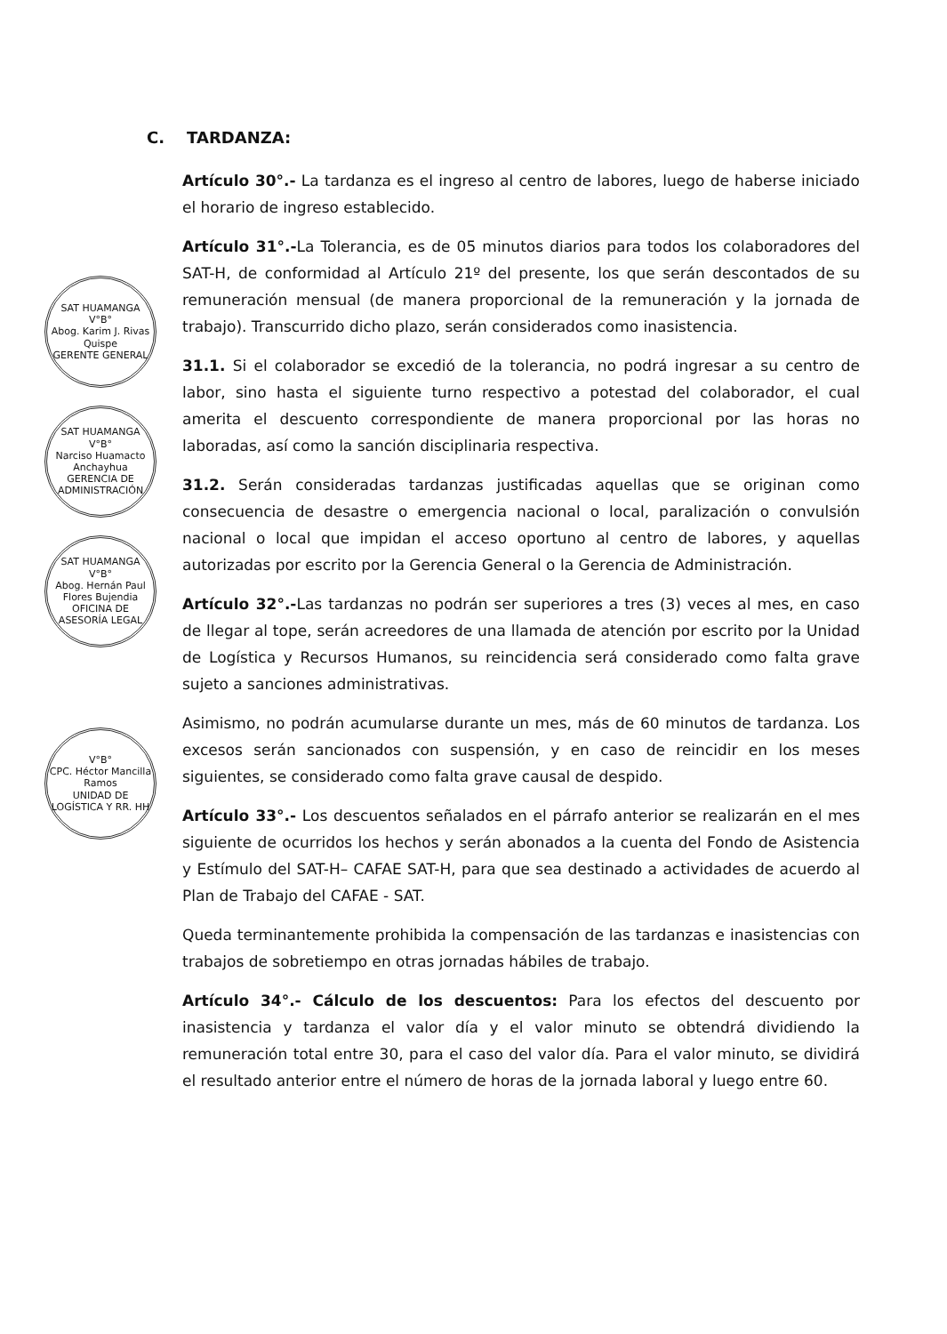SAT HUAMANGA
V°B°
Abog. Karim J. Rivas Quispe
GERENTE GENERAL
SAT HUAMANGA
V°B°
Narciso Huamacto Anchayhua
GERENCIA DE ADMINISTRACIÓN
SAT HUAMANGA
V°B°
Abog. Hernán Paul Flores Bujendia
OFICINA DE ASESORÍA LEGAL
V°B°
CPC. Héctor Mancilla Ramos
UNIDAD DE LOGÍSTICA Y RR. HH
C. TARDANZA:
Artículo 30°.- La tardanza es el ingreso al centro de labores, luego de haberse iniciado el horario de ingreso establecido.
Artículo 31°.-La Tolerancia, es de 05 minutos diarios para todos los colaboradores del SAT-H, de conformidad al Artículo 21º del presente, los que serán descontados de su remuneración mensual (de manera proporcional de la remuneración y la jornada de trabajo). Transcurrido dicho plazo, serán considerados como inasistencia.
31.1. Si el colaborador se excedió de la tolerancia, no podrá ingresar a su centro de labor, sino hasta el siguiente turno respectivo a potestad del colaborador, el cual amerita el descuento correspondiente de manera proporcional por las horas no laboradas, así como la sanción disciplinaria respectiva.
31.2. Serán consideradas tardanzas justificadas aquellas que se originan como consecuencia de desastre o emergencia nacional o local, paralización o convulsión nacional o local que impidan el acceso oportuno al centro de labores, y aquellas autorizadas por escrito por la Gerencia General o la Gerencia de Administración.
Artículo 32°.-Las tardanzas no podrán ser superiores a tres (3) veces al mes, en caso de llegar al tope, serán acreedores de una llamada de atención por escrito por la Unidad de Logística y Recursos Humanos, su reincidencia será considerado como falta grave sujeto a sanciones administrativas.
Asimismo, no podrán acumularse durante un mes, más de 60 minutos de tardanza. Los excesos serán sancionados con suspensión, y en caso de reincidir en los meses siguientes, se considerado como falta grave causal de despido.
Artículo 33°.- Los descuentos señalados en el párrafo anterior se realizarán en el mes siguiente de ocurridos los hechos y serán abonados a la cuenta del Fondo de Asistencia y Estímulo del SAT-H– CAFAE SAT-H, para que sea destinado a actividades de acuerdo al Plan de Trabajo del CAFAE - SAT.
Queda terminantemente prohibida la compensación de las tardanzas e inasistencias con trabajos de sobretiempo en otras jornadas hábiles de trabajo.
Artículo 34°.- Cálculo de los descuentos: Para los efectos del descuento por inasistencia y tardanza el valor día y el valor minuto se obtendrá dividiendo la remuneración total entre 30, para el caso del valor día. Para el valor minuto, se dividirá el resultado anterior entre el número de horas de la jornada laboral y luego entre 60.